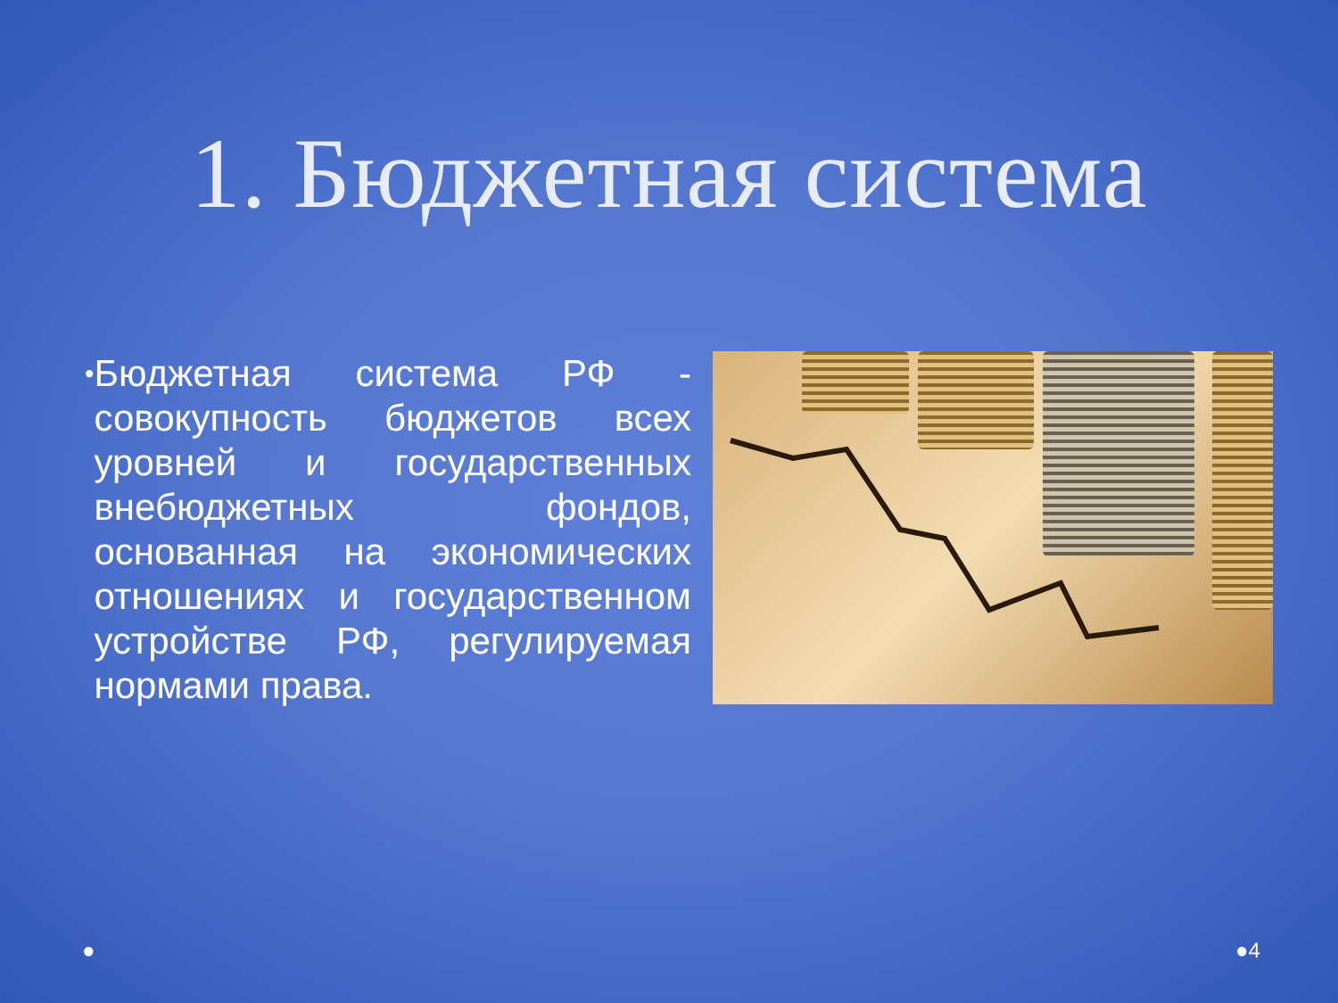1. Бюджетная система
•
Бюджетная система РФ - совокупность бюджетов всех уровней и государственных внебюджетных фондов, основанная на экономических отношениях и государственном устройстве РФ, регулируемая нормами права.
● ●4